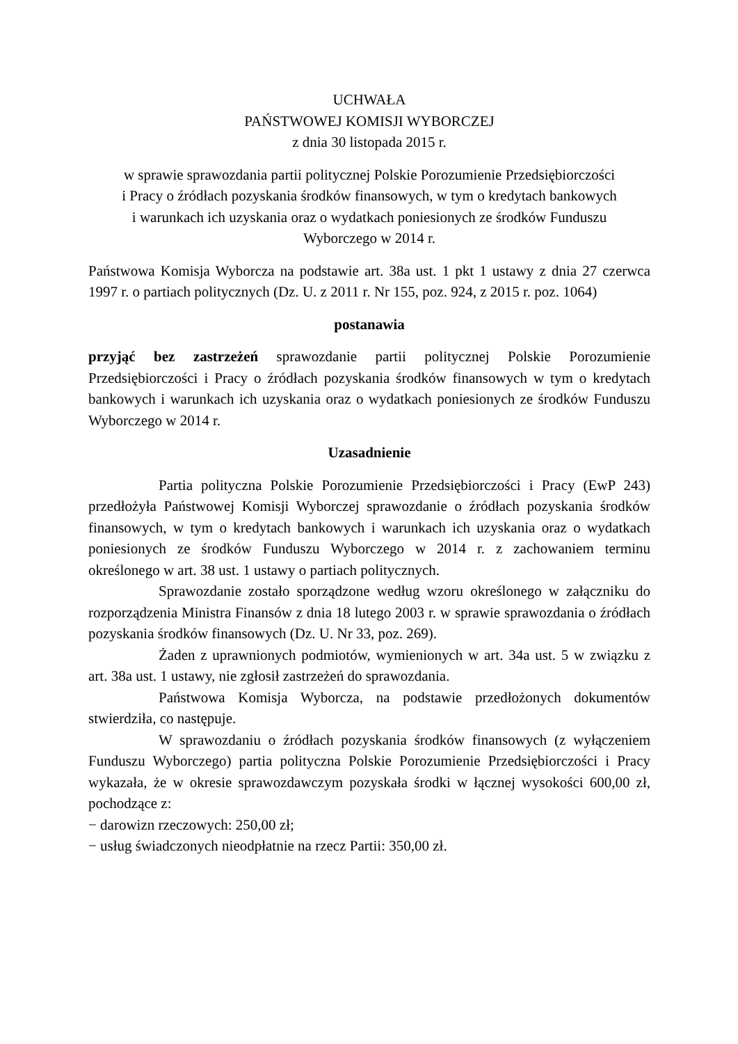UCHWAŁA
PAŃSTWOWEJ KOMISJI WYBORCZEJ
z dnia 30 listopada 2015 r.
w sprawie sprawozdania partii politycznej Polskie Porozumienie Przedsiębiorczości
i Pracy o źródłach pozyskania środków finansowych, w tym o kredytach bankowych
i warunkach ich uzyskania oraz o wydatkach poniesionych ze środków Funduszu
Wyborczego w 2014 r.
Państwowa Komisja Wyborcza na podstawie art. 38a ust. 1 pkt 1 ustawy z dnia 27 czerwca 1997 r. o partiach politycznych (Dz. U. z 2011 r. Nr 155, poz. 924, z 2015 r. poz. 1064)
postanawia
przyjąć bez zastrzeżeń sprawozdanie partii politycznej Polskie Porozumienie Przedsiębiorczości i Pracy o źródłach pozyskania środków finansowych w tym o kredytach bankowych i warunkach ich uzyskania oraz o wydatkach poniesionych ze środków Funduszu Wyborczego w 2014 r.
Uzasadnienie
Partia polityczna Polskie Porozumienie Przedsiębiorczości i Pracy (EwP 243) przedłożyła Państwowej Komisji Wyborczej sprawozdanie o źródłach pozyskania środków finansowych, w tym o kredytach bankowych i warunkach ich uzyskania oraz o wydatkach poniesionych ze środków Funduszu Wyborczego w 2014 r. z zachowaniem terminu określonego w art. 38 ust. 1 ustawy o partiach politycznych.
Sprawozdanie zostało sporządzone według wzoru określonego w załączniku do rozporządzenia Ministra Finansów z dnia 18 lutego 2003 r. w sprawie sprawozdania o źródłach pozyskania środków finansowych (Dz. U. Nr 33, poz. 269).
Żaden z uprawnionych podmiotów, wymienionych w art. 34a ust. 5 w związku z art. 38a ust. 1 ustawy, nie zgłosił zastrzeżeń do sprawozdania.
Państwowa Komisja Wyborcza, na podstawie przedłożonych dokumentów stwierdziła, co następuje.
W sprawozdaniu o źródłach pozyskania środków finansowych (z wyłączeniem Funduszu Wyborczego) partia polityczna Polskie Porozumienie Przedsiębiorczości i Pracy wykazała, że w okresie sprawozdawczym pozyskała środki w łącznej wysokości 600,00 zł, pochodzące z:
− darowizn rzeczowych: 250,00 zł;
− usług świadczonych nieodpłatnie na rzecz Partii: 350,00 zł.